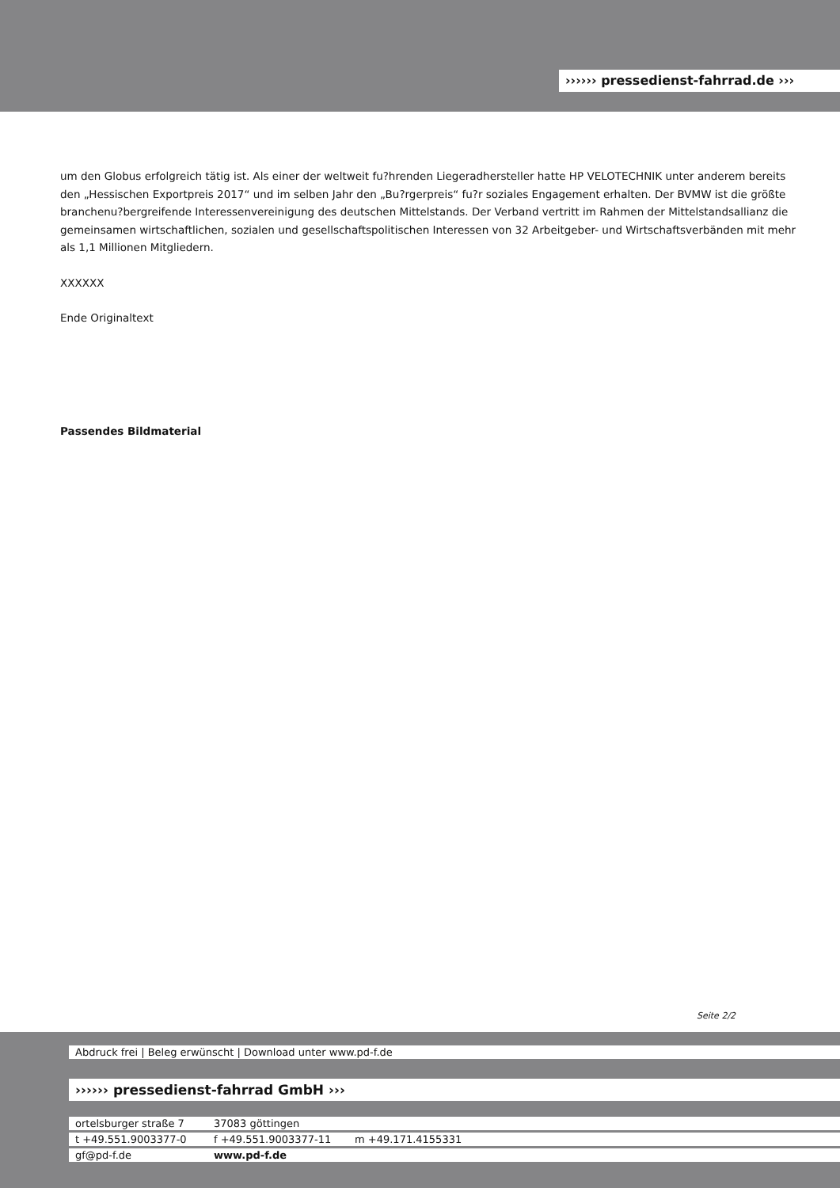›››››› pressedienst-fahrrad.de ›››
um den Globus erfolgreich tätig ist. Als einer der weltweit fu?hrenden Liegeradhersteller hatte HP VELOTECHNIK unter anderem bereits den „Hessischen Exportpreis 2017“ und im selben Jahr den „Bu?rgerpreis“ fu?r soziales Engagement erhalten. Der BVMW ist die größte branchenu?bergreifende Interessenvereinigung des deutschen Mittelstands. Der Verband vertritt im Rahmen der Mittelstandsallianz die gemeinsamen wirtschaftlichen, sozialen und gesellschaftspolitischen Interessen von 32 Arbeitgeber- und Wirtschaftsverbänden mit mehr als 1,1 Millionen Mitgliedern.
XXXXXX
Ende Originaltext
Passendes Bildmaterial
Seite 2/2
Abdruck frei | Beleg erwünscht | Download unter www.pd-f.de
›››››› pressedienst-fahrrad GmbH ›››
ortelsburger straße 7 37083 göttingen
t +49.551.9003377-0 f +49.551.9003377-11 m +49.171.4155331
gf@pd-f.de www.pd-f.de